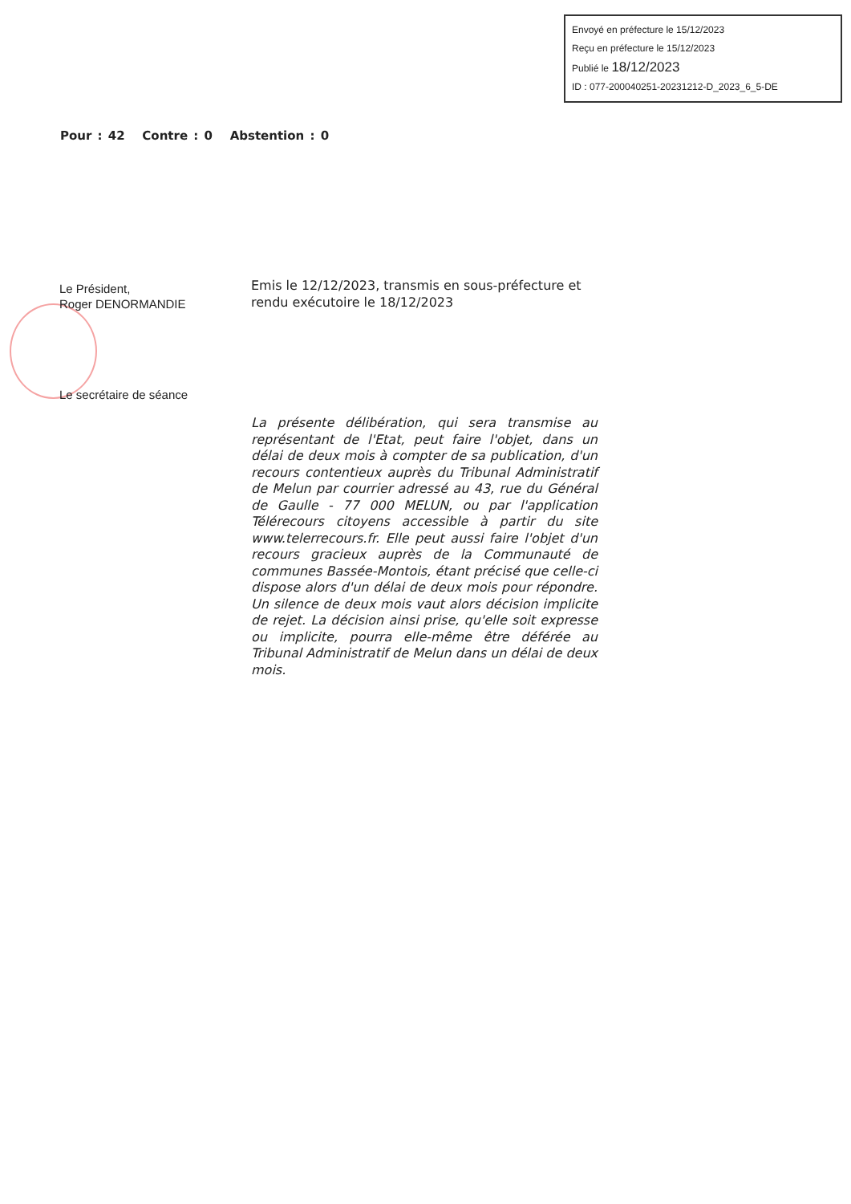Envoyé en préfecture le 15/12/2023
Reçu en préfecture le 15/12/2023
Publié le 18/12/2023
ID : 077-200040251-20231212-D_2023_6_5-DE
Pour : 42 Contre : 0 Abstention : 0
Le Président,
Roger DENORMANDIE
Le secrétaire de séance
Emis le 12/12/2023, transmis en sous-préfecture et rendu exécutoire le 18/12/2023
La présente délibération, qui sera transmise au représentant de l'Etat, peut faire l'objet, dans un délai de deux mois à compter de sa publication, d'un recours contentieux auprès du Tribunal Administratif de Melun par courrier adressé au 43, rue du Général de Gaulle - 77 000 MELUN, ou par l'application Télérecours citoyens accessible à partir du site www.telerrecours.fr. Elle peut aussi faire l'objet d'un recours gracieux auprès de la Communauté de communes Bassée-Montois, étant précisé que celle-ci dispose alors d'un délai de deux mois pour répondre. Un silence de deux mois vaut alors décision implicite de rejet. La décision ainsi prise, qu'elle soit expresse ou implicite, pourra elle-même être déférée au Tribunal Administratif de Melun dans un délai de deux mois.